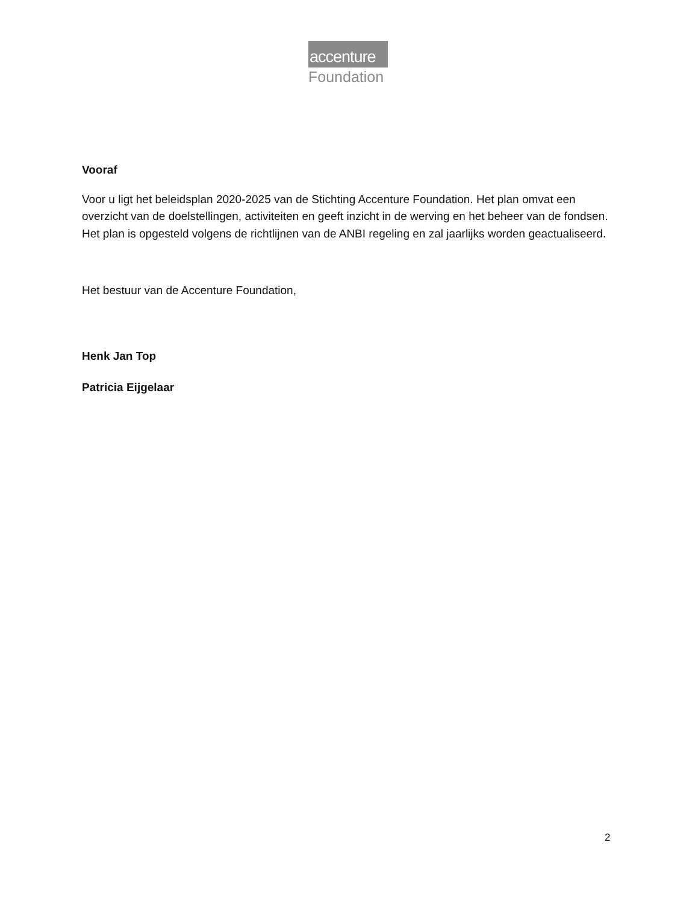>
accenture
Foundation
Vooraf
Voor u ligt het beleidsplan 2020-2025 van de Stichting Accenture Foundation. Het plan omvat een overzicht van de doelstellingen, activiteiten en geeft inzicht in de werving en het beheer van de fondsen. Het plan is opgesteld volgens de richtlijnen van de ANBI regeling en zal jaarlijks worden geactualiseerd.
Het bestuur van de Accenture Foundation,
Henk Jan Top
Patricia Eijgelaar
2